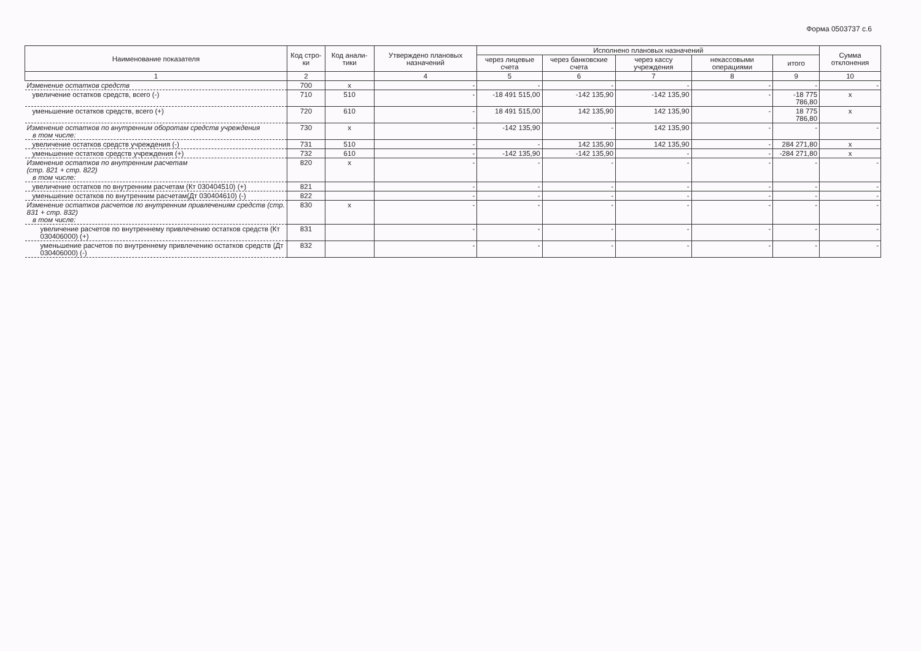Форма 0503737 с.6
| Наименование показателя | Код стро-ки | Код анали-тики | Утверждено плановых назначений | Исполнено плановых назначений | | | | | Сумма отклонения |
| --- | --- | --- | --- | --- | --- | --- | --- | --- | --- |
| | | | | через лицевые счета | через банковские счета | через кассу учреждения | некассовыми операциями | итого | |
| 1 | 2 | | 4 | 5 | 6 | 7 | 8 | 9 | 10 |
| Изменение остатков средств | 700 | x | - | - | - | - | - | - | - |
| увеличение остатков средств, всего (-) | 710 | 510 | - | -18 491 515,00 | -142 135,90 | -142 135,90 | - | -18 775 786,80 | x |
| уменьшение остатков средств, всего (+) | 720 | 610 | - | 18 491 515,00 | 142 135,90 | 142 135,90 | - | 18 775 786,80 | x |
| Изменение остатков по внутренним оборотам средств учреждения в том числе: | 730 | x | - | -142 135,90 | - | 142 135,90 | - | - | - |
| увеличение остатков средств учреждения (-) | 731 | 510 | - | - | 142 135,90 | 142 135,90 | - | 284 271,80 | x |
| уменьшение остатков средств учреждения (+) | 732 | 610 | - | -142 135,90 | -142 135,90 | - | - | -284 271,80 | x |
| Изменение остатков по внутренним расчетам (стр. 821 + стр. 822) в том числе: | 820 | x | - | - | - | - | - | - | - |
| увеличение остатков по внутренним расчетам (Кт 030404510) (+) | 821 | | - | - | - | - | - | - | - |
| уменьшение остатков по внутренним расчетам(Дт 030404610) (-) | 822 | | - | - | - | - | - | - | - |
| Изменение остатков расчетов по внутренним привлечениям средств (стр. 831 + стр. 832) в том числе: | 830 | x | - | - | - | - | - | - | - |
| увеличение расчетов по внутреннему привлечению остатков средств (Кт 030406000) (+) | 831 | | - | - | - | - | - | - | - |
| уменьшение расчетов по внутреннему привлечению остатков средств (Дт 030406000) (-) | 832 | | - | - | - | - | - | - | - |